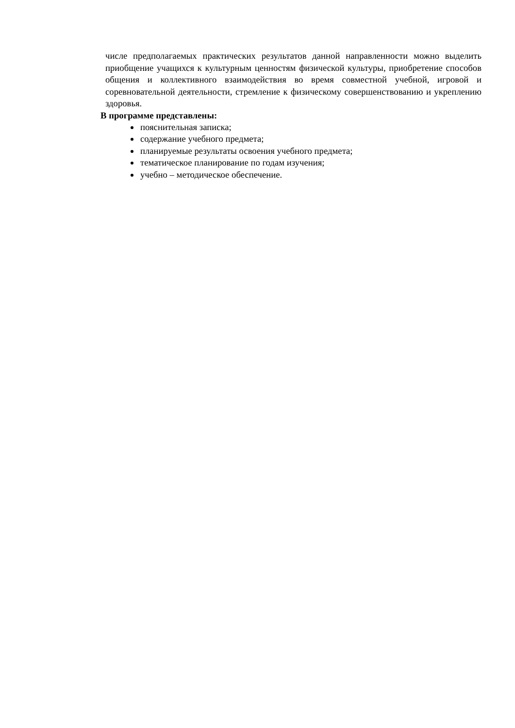числе предполагаемых практических результатов данной направленности можно выделить приобщение учащихся к культурным ценностям физической культуры, приобретение способов общения и коллективного взаимодействия во время совместной учебной, игровой и соревновательной деятельности, стремление к физическому совершенствованию и укреплению здоровья.
В программе представлены:
пояснительная записка;
содержание учебного предмета;
планируемые результаты освоения учебного предмета;
тематическое планирование по годам изучения;
учебно – методическое обеспечение.